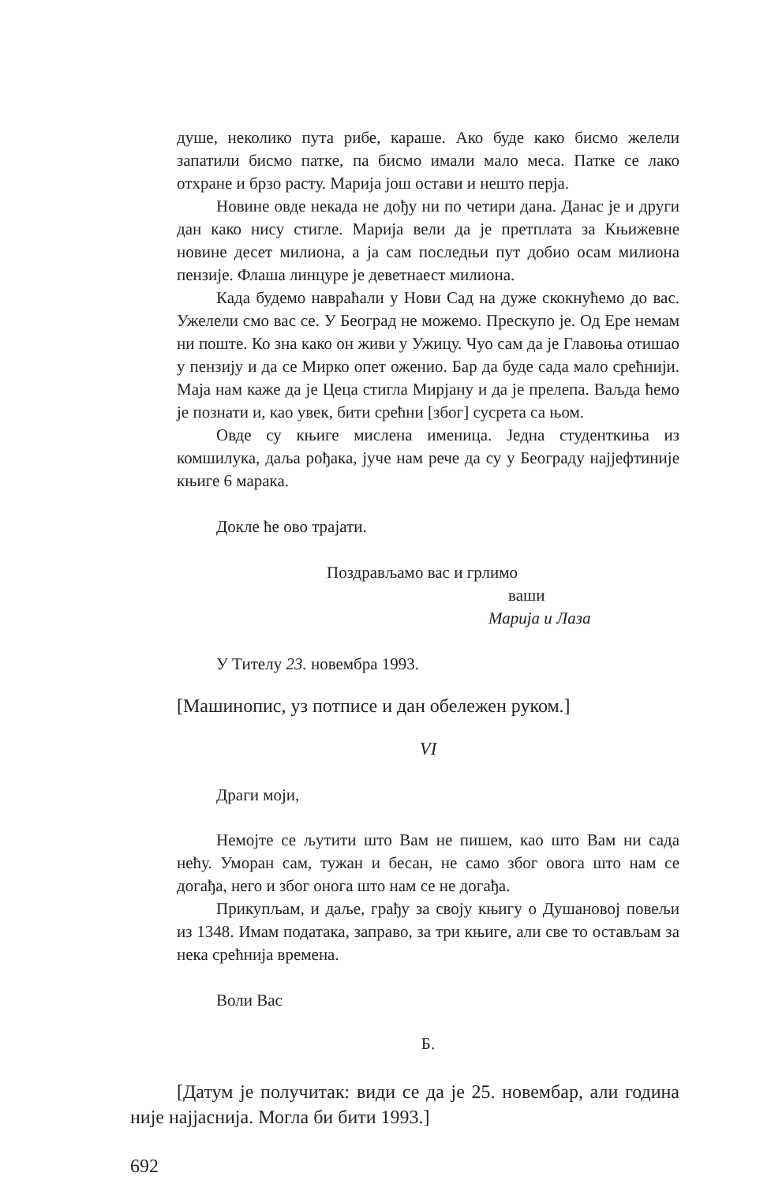душе, неколико пута рибе, караше. Ако буде како бисмо желели запатили бисмо патке, па бисмо имали мало меса. Патке се лако отхране и брзо расту. Марија још остави и нешто перја.
Новине овде некада не дођу ни по четири дана. Данас је и други дан како нису стигле. Марија вели да је претплата за Књижевне новине десет милиона, а ја сам последњи пут добио осам милиона пензије. Флаша линцуре је деветнаест милиона.
Када будемо навраћали у Нови Сад на дуже скокнућемо до вас. Ужелели смо вас се. У Београд не можемо. Прескупо је. Од Ере немам ни поште. Ко зна како он живи у Ужицу. Чуо сам да је Главоња отишао у пензију и да се Мирко опет оженио. Бар да буде сада мало срећнији. Маја нам каже да је Цеца стигла Мирјану и да је прелепа. Ваљда ћемо је познати и, као увек, бити срећни [због] сусрета са њом.
Овде су књиге мислена именица. Једна студенткиња из комшилука, даља рођака, јуче нам рече да су у Београду најјефтиније књиге 6 марака.
Докле ће ово трајати.
Поздрављамо вас и грлимо
ваши
Марија и Лаза
У Тителу 23. новембра 1993.
[Машинопис, уз потписе и дан обележен руком.]
VI
Драги моји,
Немојте се љутити што Вам не пишем, као што Вам ни сада нећу. Уморан сам, тужан и бесан, не само због овога што нам се догађа, него и због онога што нам се не догађа.
Прикупљам, и даље, грађу за своју књигу о Душановој повељи из 1348. Имам података, заправо, за три књиге, али све то остављам за нека срећнија времена.
Воли Вас
Б.
[Датум је получитак: види се да је 25. новембар, али година није најјаснија. Могла би бити 1993.]
692